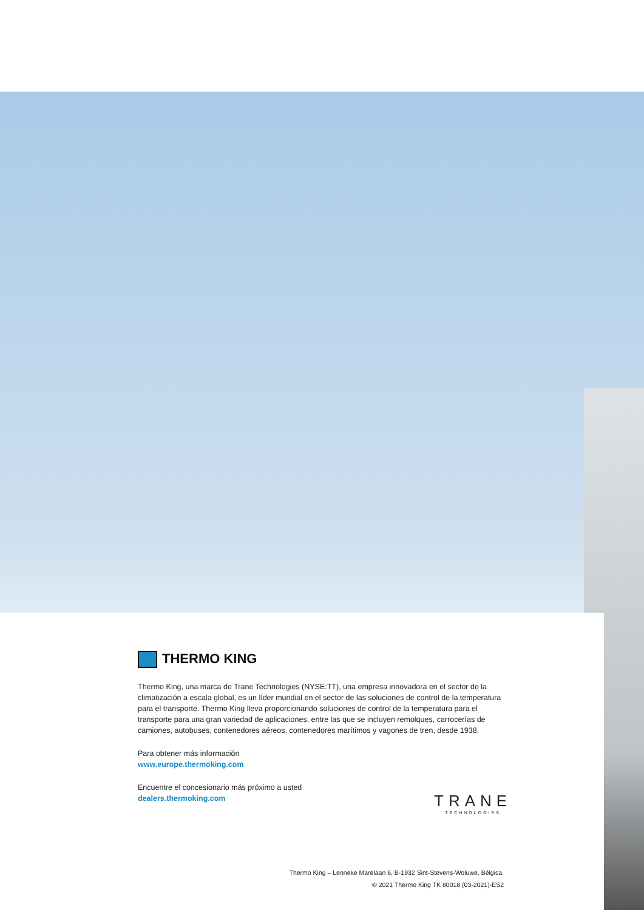THERMO KING
Thermo King, una marca de Trane Technologies (NYSE:TT), una empresa innovadora en el sector de la climatización a escala global, es un líder mundial en el sector de las soluciones de control de la temperatura para el transporte. Thermo King lleva proporcionando soluciones de control de la temperatura para el transporte para una gran variedad de aplicaciones, entre las que se incluyen remolques, carrocerías de camiones, autobuses, contenedores aéreos, contenedores marítimos y vagones de tren, desde 1938.
Para obtener más información
www.europe.thermoking.com
Encuentre el concesionario más próximo a usted
dealers.thermoking.com
TRANE
TECHNOLOGIES
Thermo King – Lenneke Marelaan 6, B-1932 Sint-Stevens-Woluwe, Bélgica.
© 2021 Thermo King TK 80018 (03-2021)-ES2